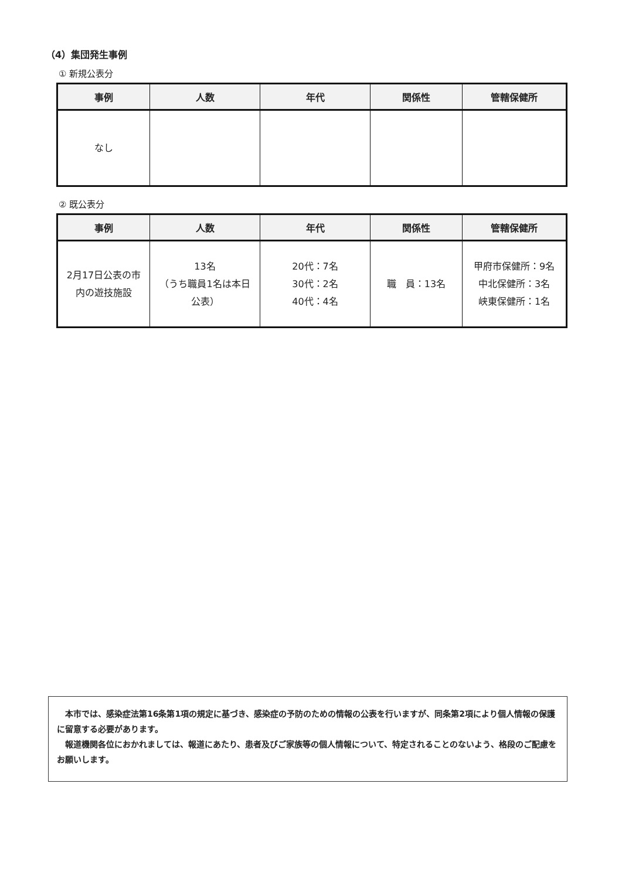（4）集団発生事例
① 新規公表分
| 事例 | 人数 | 年代 | 関係性 | 管轄保健所 |
| --- | --- | --- | --- | --- |
| なし | | | | |
② 既公表分
| 事例 | 人数 | 年代 | 関係性 | 管轄保健所 |
| --- | --- | --- | --- | --- |
| 2月17日公表の市 内の遊技施設 | 13名 （うち職員1名は本日 公表） | 20代：7名 30代：2名 40代：4名 | 職 員：13名 | 甲府市保健所：9名 中北保健所：3名 峡東保健所：1名 |
　本市では、感染症法第16条第1項の規定に基づき、感染症の予防のための情報の公表を行いますが、同条第2項により個人情報の保護に留意する必要があります。
　報道機関各位におかれましては、報道にあたり、患者及びご家族等の個人情報について、特定されることのないよう、格段のご配慮をお願いします。